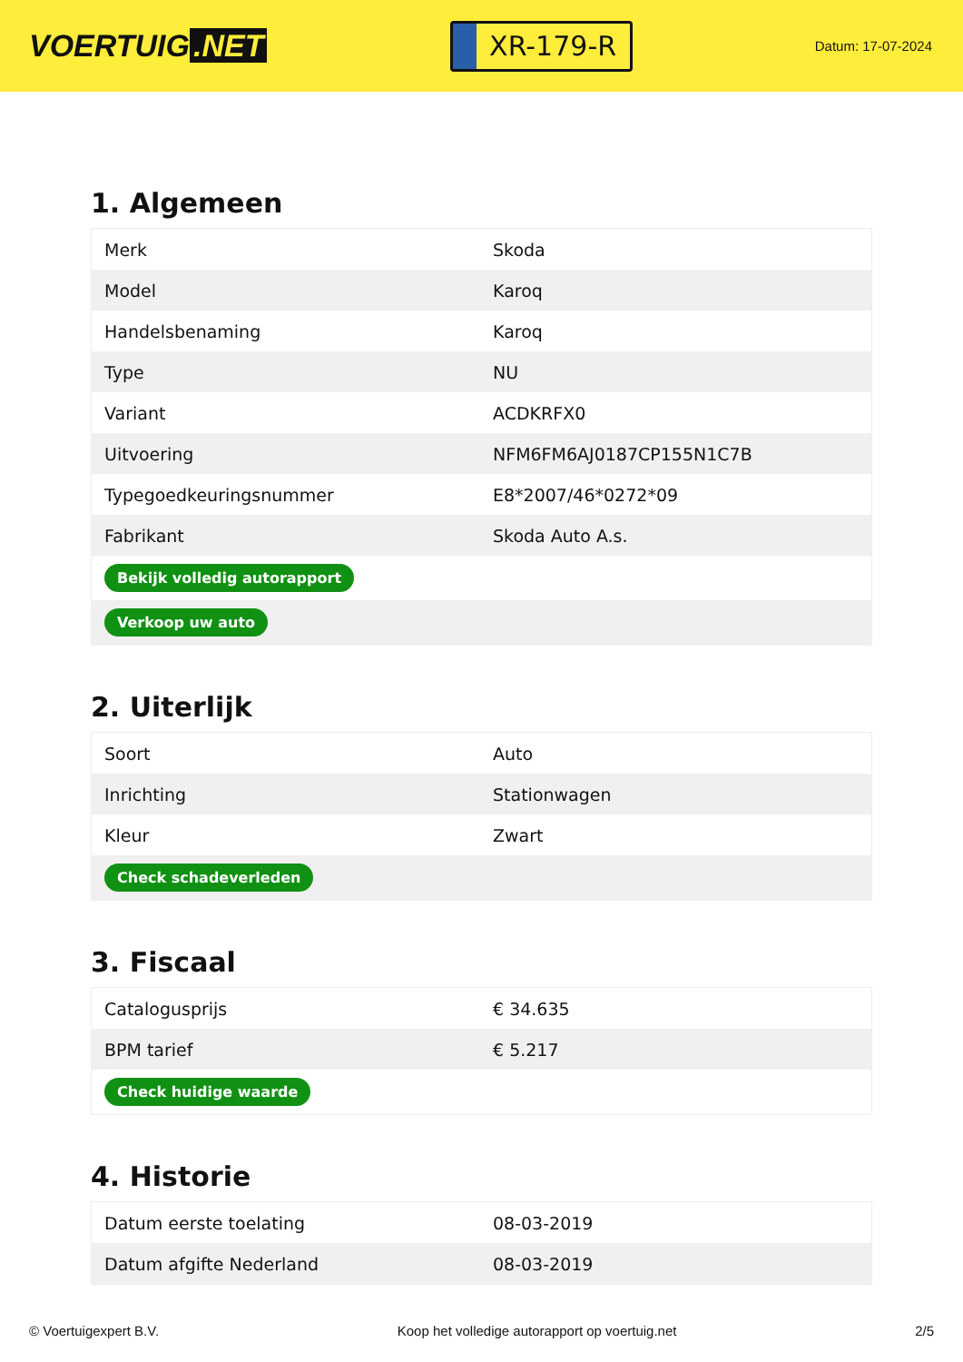VOERTUIG.NET
XR-179-R
Datum: 17-07-2024
1. Algemeen
| Merk | Skoda |
| Model | Karoq |
| Handelsbenaming | Karoq |
| Type | NU |
| Variant | ACDKRFX0 |
| Uitvoering | NFM6FM6AJ0187CP155N1C7B |
| Typegoedkeuringsnummer | E8*2007/46*0272*09 |
| Fabrikant | Skoda Auto A.s. |
| Bekijk volledig autorapport | |
| Verkoop uw auto | |
2. Uiterlijk
| Soort | Auto |
| Inrichting | Stationwagen |
| Kleur | Zwart |
| Check schadeverleden | |
3. Fiscaal
| Catalogusprijs | € 34.635 |
| BPM tarief | € 5.217 |
| Check huidige waarde | |
4. Historie
| Datum eerste toelating | 08-03-2019 |
| Datum afgifte Nederland | 08-03-2019 |
© Voertuigexpert B.V. Koop het volledige autorapport op voertuig.net 2/5